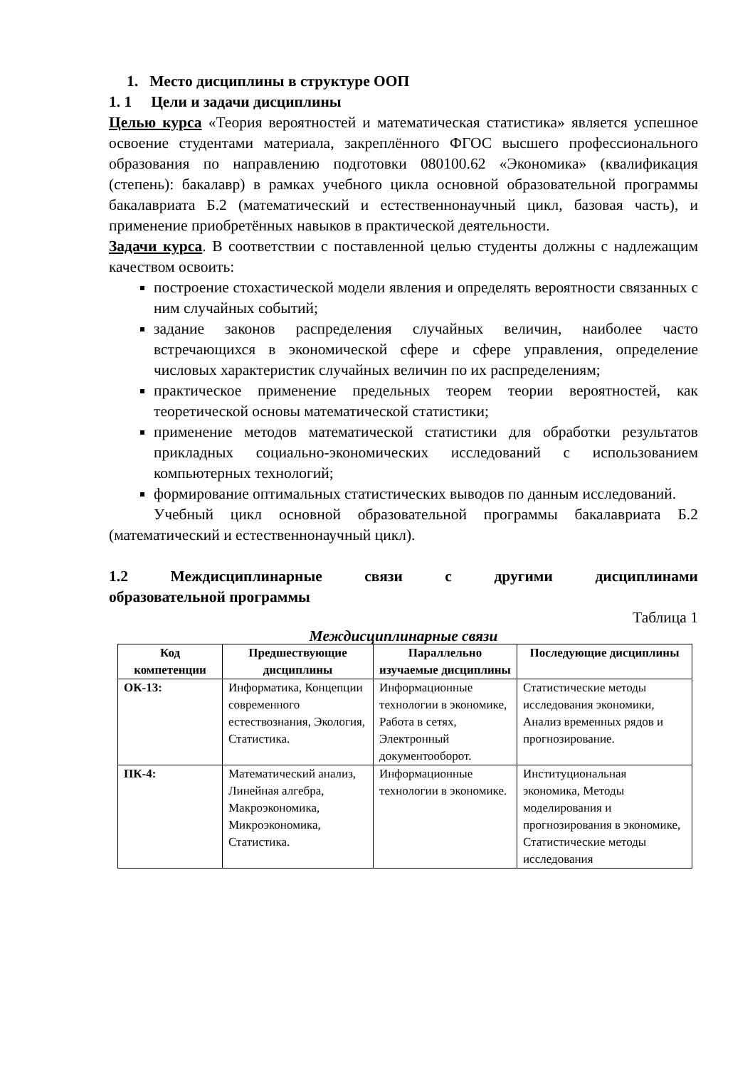1. Место дисциплины в структуре ООП
1. 1 Цели и задачи дисциплины
Целью курса «Теория вероятностей и математическая статистика» является успешное освоение студентами материала, закреплённого ФГОС высшего профессионального образования по направлению подготовки 080100.62 «Экономика» (квалификация (степень): бакалавр) в рамках учебного цикла основной образовательной программы бакалавриата Б.2 (математический и естественнонаучный цикл, базовая часть), и применение приобретённых навыков в практической деятельности.
Задачи курса. В соответствии с поставленной целью студенты должны с надлежащим качеством освоить:
построение стохастической модели явления и определять вероятности связанных с ним случайных событий;
задание законов распределения случайных величин, наиболее часто встречающихся в экономической сфере и сфере управления, определение числовых характеристик случайных величин по их распределениям;
практическое применение предельных теорем теории вероятностей, как теоретической основы математической статистики;
применение методов математической статистики для обработки результатов прикладных социально-экономических исследований с использованием компьютерных технологий;
формирование оптимальных статистических выводов по данным исследований.
Учебный цикл основной образовательной программы бакалавриата Б.2 (математический и естественнонаучный цикл).
1.2 Междисциплинарные связи с другими дисциплинами
образовательной программы
Таблица 1
Междисциплинарные связи
| Код компетенции | Предшествующие дисциплины | Параллельно изучаемые дисциплины | Последующие дисциплины |
| --- | --- | --- | --- |
| ОК-13: | Информатика, Концепции современного естествознания, Экология, Статистика. | Информационные технологии в экономике, Работа в сетях, Электронный документооборот. | Статистические методы исследования экономики, Анализ временных рядов и прогнозирование. |
| ПК-4: | Математический анализ, Линейная алгебра, Макроэкономика, Микроэкономика, Статистика. | Информационные технологии в экономике. | Институциональная экономика, Методы моделирования и прогнозирования в экономике, Статистические методы исследования |